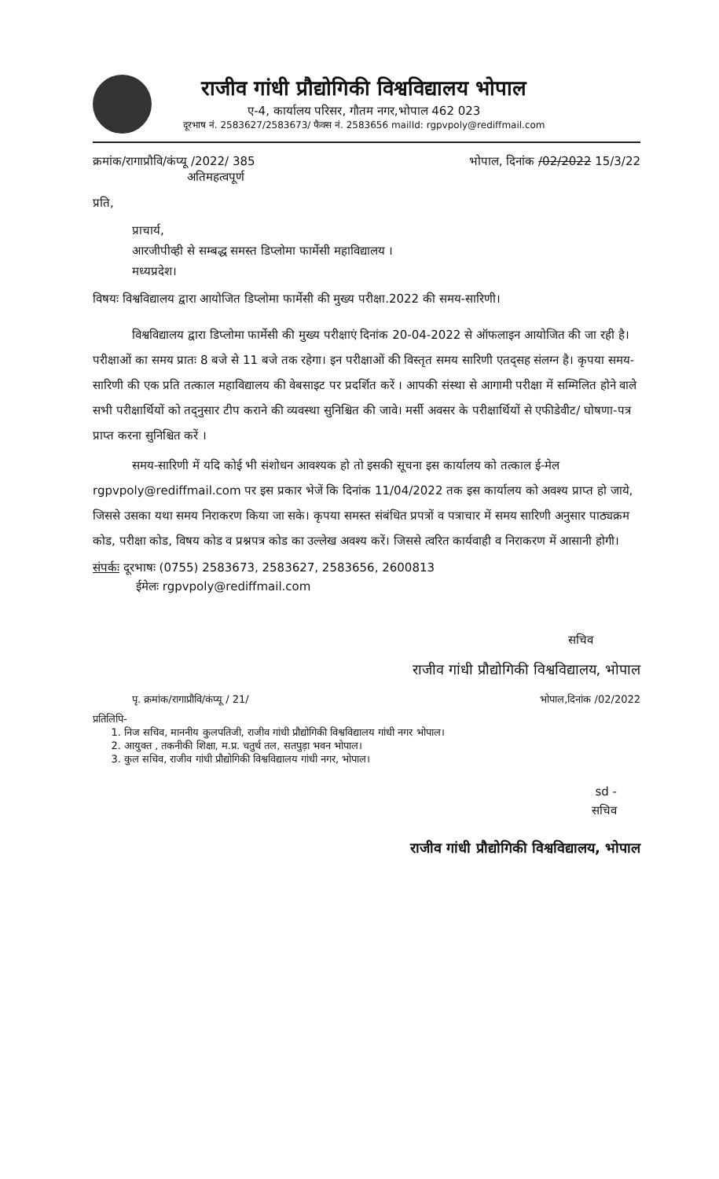राजीव गांधी प्रौद्योगिकी विश्वविद्यालय भोपाल
ए-4, कार्यालय परिसर, गौतम नगर,भोपाल 462 023
दूरभाष नं. 2583627/2583673/ फैक्स नं. 2583656 mailId: rgpvpoly@rediffmail.com
क्रमांक/रागाप्रौवि/कंप्यू /2022/ 385
अतिमहत्वपूर्ण
भोपाल, दिनांक /02/2022 15/3/22
प्रति,
प्राचार्य,
आरजीपीव्ही से सम्बद्ध समस्त डिप्लोमा फार्मेसी महाविद्यालय ।
मध्यप्रदेश।
विषयः विश्वविद्यालय द्वारा आयोजित डिप्लोमा फार्मेसी की मुख्य परीक्षा.2022 की समय-सारिणी।
विश्वविद्यालय द्वारा डिप्लोमा फार्मेसी की मुख्य परीक्षाएं दिनांक 20-04-2022 से ऑफलाइन आयोजित की जा रही है।परीक्षाओं का समय प्रातः 8 बजे से 11 बजे तक रहेगा। इन परीक्षाओं की विस्तृत समय सारिणी एतद्सह संलग्न है। कृपया समय-सारिणी की एक प्रति तत्काल महाविद्यालय की वेबसाइट पर प्रदर्शित करें । आपकी संस्था से आगामी परीक्षा में सम्मिलित होने वाले सभी परीक्षार्थियों को तद्नुसार टीप कराने की व्यवस्था सुनिश्चित की जावे। मर्सी अवसर के परीक्षार्थियों से एफीडेवीट/ घोषणा-पत्र प्राप्त करना सुनिश्चित करें ।
समय-सारिणी में यदि कोई भी संशोधन आवश्यक हो तो इसकी सूचना इस कार्यालय को तत्काल ई-मेल rgpvpoly@rediffmail.com पर इस प्रकार भेजें कि दिनांक 11/04/2022 तक इस कार्यालय को अवश्य प्राप्त हो जाये, जिससे उसका यथा समय निराकरण किया जा सके। कृपया समस्त संबंधित प्रपत्रों व पत्राचार में समय सारिणी अनुसार पाठ्यक्रम कोड, परीक्षा कोड, विषय कोड व प्रश्नपत्र कोड का उल्लेख अवश्य करें। जिससे त्वरित कार्यवाही व निराकरण में आसानी होगी।
संपर्कः दूरभाषः (0755) 2583673, 2583627, 2583656, 2600813
ईमेलः rgpvpoly@rediffmail.com
सचिव
राजीव गांधी प्रौद्योगिकी विश्वविद्यालय, भोपाल
पृ. क्रमांक/रागाप्रौवि/कंप्यू / 21/
भोपाल,दिनांक /02/2022
प्रतिलिपि-
1. निज सचिव, माननीय कुलपतिजी, राजीव गांधी प्रौद्योगिकी विश्वविद्यालय गांधी नगर भोपाल।
2. आयुक्त , तकनीकी शिक्षा, म.प्र. चतुर्थ तल, सतपुड़ा भवन भोपाल।
3. कुल सचिव, राजीव गांधी प्रौद्योगिकी विश्वविद्यालय गांधी नगर, भोपाल।
sd -
सचिव
राजीव गांधी प्रौद्योगिकी विश्वविद्यालय, भोपाल